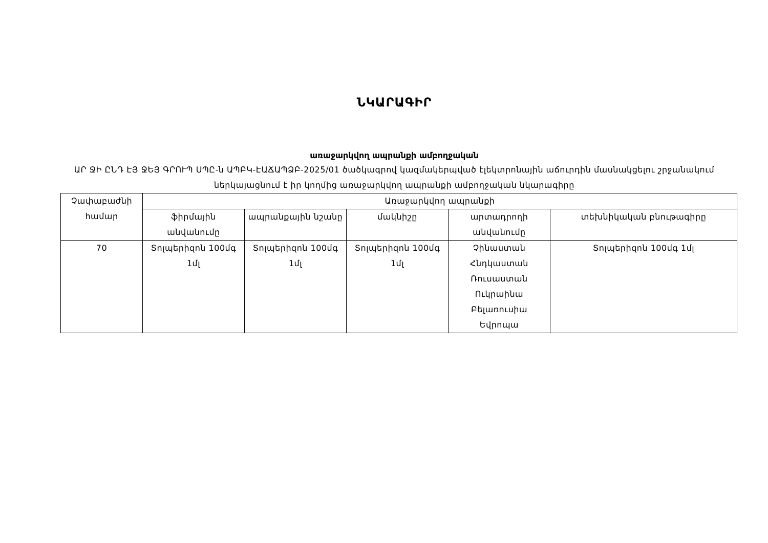ՆԿԱՐԱԳԻՐ
առաջարկվող ապրանքի ամբողջական
ԱՐ ՋԻ ԸՆԴ ԷՅ ՋԵՅ ԳՐՈՒՊ ՍՊԸ-ն ԱՊԲԿ-ԷԱՃԱՊՁԲ-2025/01 ծածկագրով կազմակերպված էլեկտրոնային աճուրդին մասնակցելու շրջանակում ներկայացնում է իր կողմից առաջարկվող ապրանքի ամբողջական նկարագիրը
| Չափաբաժնի համար | Առաջարկվող ապրանքի | | | | |
| --- | --- | --- | --- | --- | --- |
| | ֆիրմային անվանումը | ապրանքային նշանը | մակնիշը | արտադրողի անվանումը | տեխնիկական բնութագիրը |
| 70 | Տոլպերիզոն 100մգ 1մլ | Տոլպերիզոն 100մգ 1մլ | Տոլպերիզոն 100մգ 1մլ | Չինաստան Հնդկաստան Ռուսաստան Ուկրաինա Բելառուսիա Եվրոպա | Տոլպերիզոն 100մգ 1մլ |